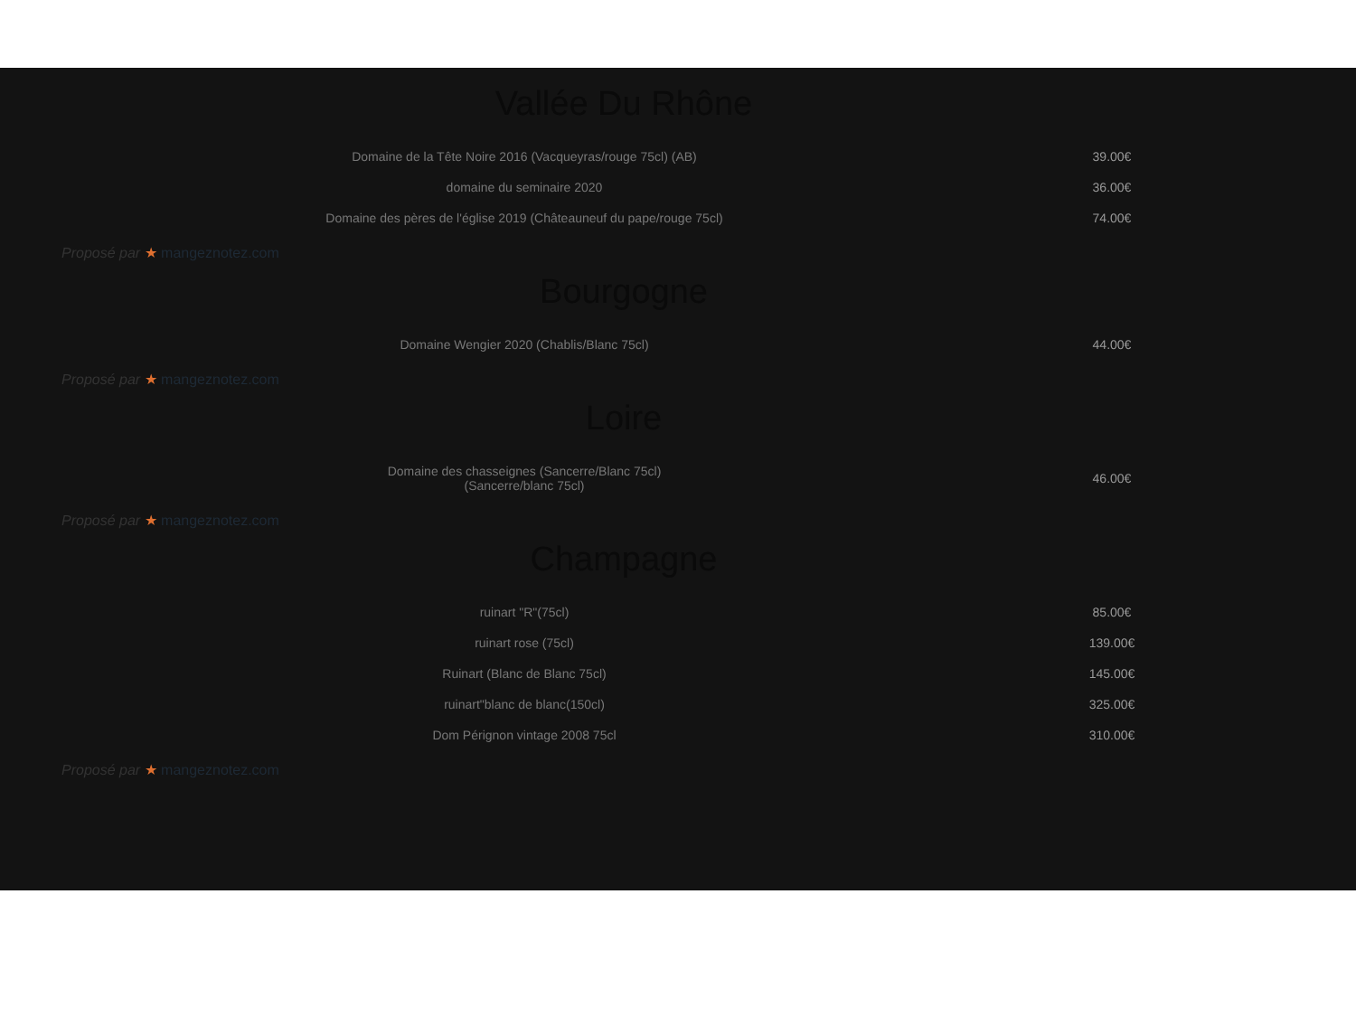Vallée Du Rhône
| Domaine de la Tête Noire 2016 (Vacqueyras/rouge 75cl) (AB) | 39.00€ |
| domaine du seminaire 2020 | 36.00€ |
| Domaine des pères de l'église 2019 (Châteauneuf du pape/rouge 75cl) | 74.00€ |
Proposé par ★ mangeznotez.com
Bourgogne
| Domaine Wengier 2020 (Chablis/Blanc 75cl) | 44.00€ |
Proposé par ★ mangeznotez.com
Loire
| Domaine des chasseignes (Sancerre/Blanc 75cl) (Sancerre/blanc 75cl) | 46.00€ |
Proposé par ★ mangeznotez.com
Champagne
| ruinart "R"(75cl) | 85.00€ |
| ruinart rose (75cl) | 139.00€ |
| Ruinart (Blanc de Blanc 75cl) | 145.00€ |
| ruinart"blanc de blanc(150cl) | 325.00€ |
| Dom Pérignon vintage 2008 75cl | 310.00€ |
Proposé par ★ mangeznotez.com